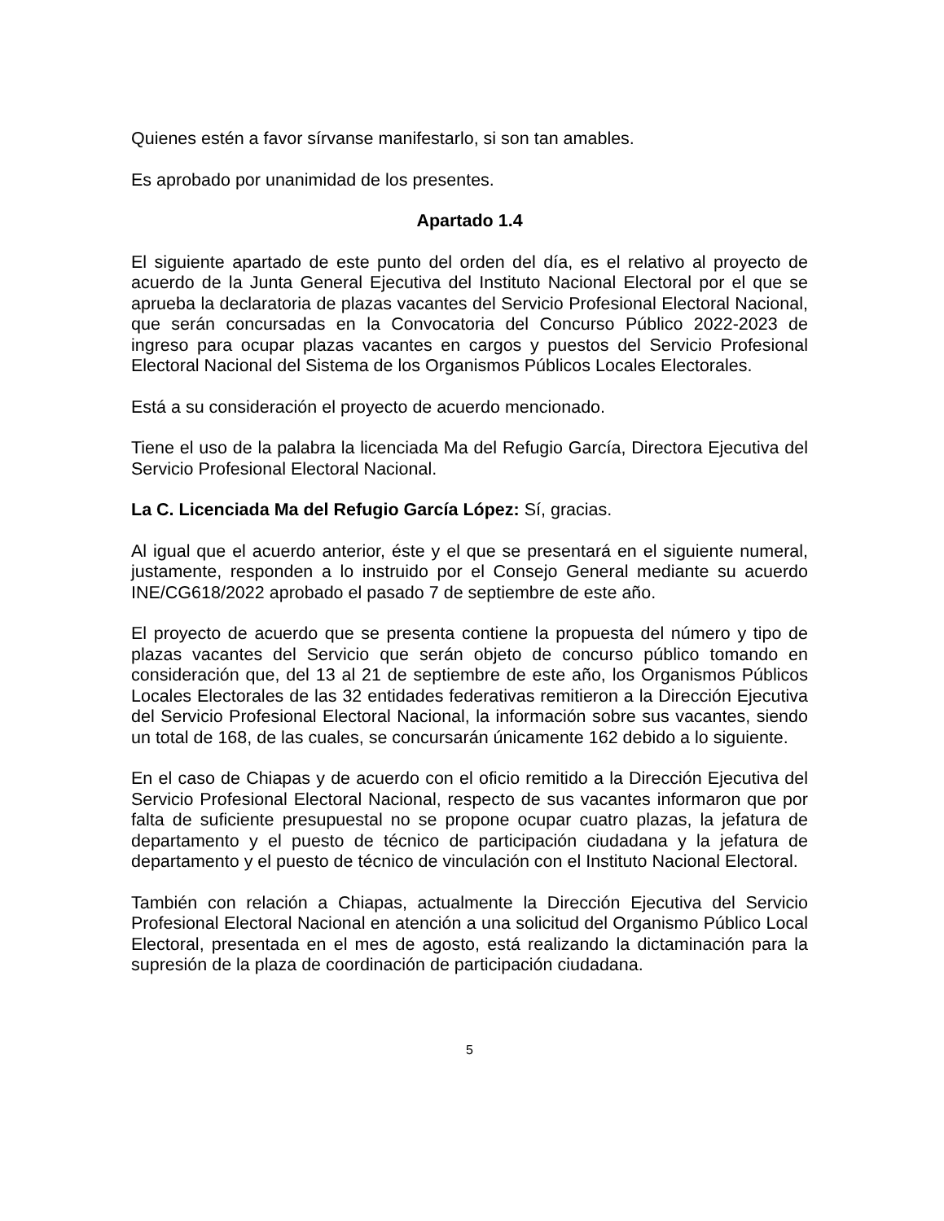Quienes estén a favor sírvanse manifestarlo, si son tan amables.
Es aprobado por unanimidad de los presentes.
Apartado 1.4
El siguiente apartado de este punto del orden del día, es el relativo al proyecto de acuerdo de la Junta General Ejecutiva del Instituto Nacional Electoral por el que se aprueba la declaratoria de plazas vacantes del Servicio Profesional Electoral Nacional, que serán concursadas en la Convocatoria del Concurso Público 2022-2023 de ingreso para ocupar plazas vacantes en cargos y puestos del Servicio Profesional Electoral Nacional del Sistema de los Organismos Públicos Locales Electorales.
Está a su consideración el proyecto de acuerdo mencionado.
Tiene el uso de la palabra la licenciada Ma del Refugio García, Directora Ejecutiva del Servicio Profesional Electoral Nacional.
La C. Licenciada Ma del Refugio García López: Sí, gracias.
Al igual que el acuerdo anterior, éste y el que se presentará en el siguiente numeral, justamente, responden a lo instruido por el Consejo General mediante su acuerdo INE/CG618/2022 aprobado el pasado 7 de septiembre de este año.
El proyecto de acuerdo que se presenta contiene la propuesta del número y tipo de plazas vacantes del Servicio que serán objeto de concurso público tomando en consideración que, del 13 al 21 de septiembre de este año, los Organismos Públicos Locales Electorales de las 32 entidades federativas remitieron a la Dirección Ejecutiva del Servicio Profesional Electoral Nacional, la información sobre sus vacantes, siendo un total de 168, de las cuales, se concursarán únicamente 162 debido a lo siguiente.
En el caso de Chiapas y de acuerdo con el oficio remitido a la Dirección Ejecutiva del Servicio Profesional Electoral Nacional, respecto de sus vacantes informaron que por falta de suficiente presupuestal no se propone ocupar cuatro plazas, la jefatura de departamento y el puesto de técnico de participación ciudadana y la jefatura de departamento y el puesto de técnico de vinculación con el Instituto Nacional Electoral.
También con relación a Chiapas, actualmente la Dirección Ejecutiva del Servicio Profesional Electoral Nacional en atención a una solicitud del Organismo Público Local Electoral, presentada en el mes de agosto, está realizando la dictaminación para la supresión de la plaza de coordinación de participación ciudadana.
5